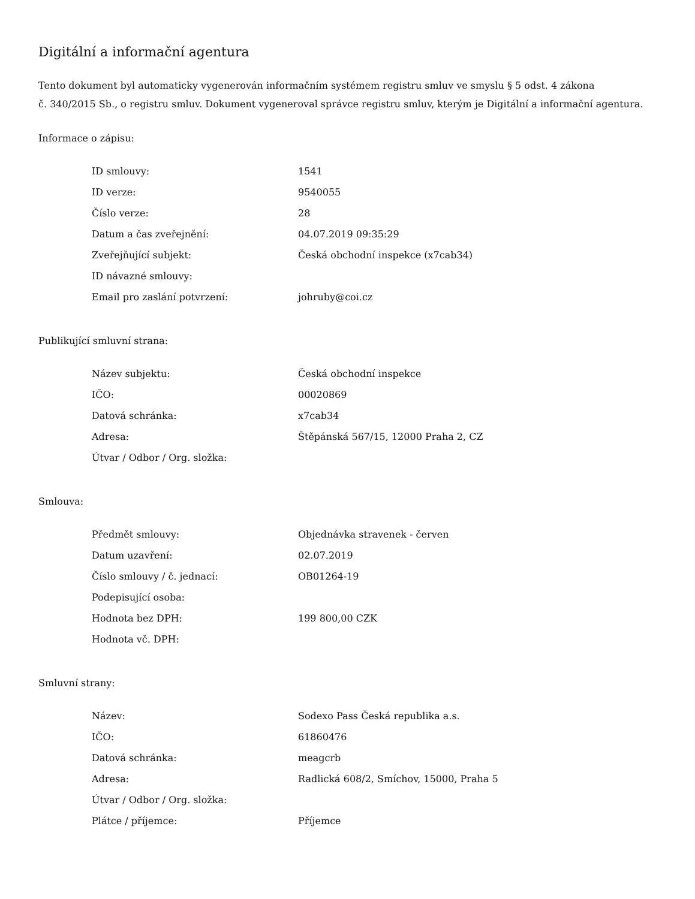Digitální a informační agentura
Tento dokument byl automaticky vygenerován informačním systémem registru smluv ve smyslu § 5 odst. 4 zákona
č. 340/2015 Sb., o registru smluv. Dokument vygeneroval správce registru smluv, kterým je Digitální a informační agentura.
Informace o zápisu:
| ID smlouvy: | 1541 |
| ID verze: | 9540055 |
| Číslo verze: | 28 |
| Datum a čas zveřejnění: | 04.07.2019 09:35:29 |
| Zveřejňující subjekt: | Česká obchodní inspekce (x7cab34) |
| ID návazné smlouvy: | |
| Email pro zaslání potvrzení: | johruby@coi.cz |
Publikující smluvní strana:
| Název subjektu: | Česká obchodní inspekce |
| IČO: | 00020869 |
| Datová schránka: | x7cab34 |
| Adresa: | Štěpánská 567/15, 12000 Praha 2, CZ |
| Útvar / Odbor / Org. složka: | |
Smlouva:
| Předmět smlouvy: | Objednávka stravenek - červen |
| Datum uzavření: | 02.07.2019 |
| Číslo smlouvy / č. jednací: | OB01264-19 |
| Podepisující osoba: | |
| Hodnota bez DPH: | 199 800,00 CZK |
| Hodnota vč. DPH: | |
Smluvní strany:
| Název: | Sodexo Pass Česká republika a.s. |
| IČO: | 61860476 |
| Datová schránka: | meagcrb |
| Adresa: | Radlická 608/2, Smíchov, 15000, Praha 5 |
| Útvar / Odbor / Org. složka: | |
| Plátce / příjemce: | Příjemce |